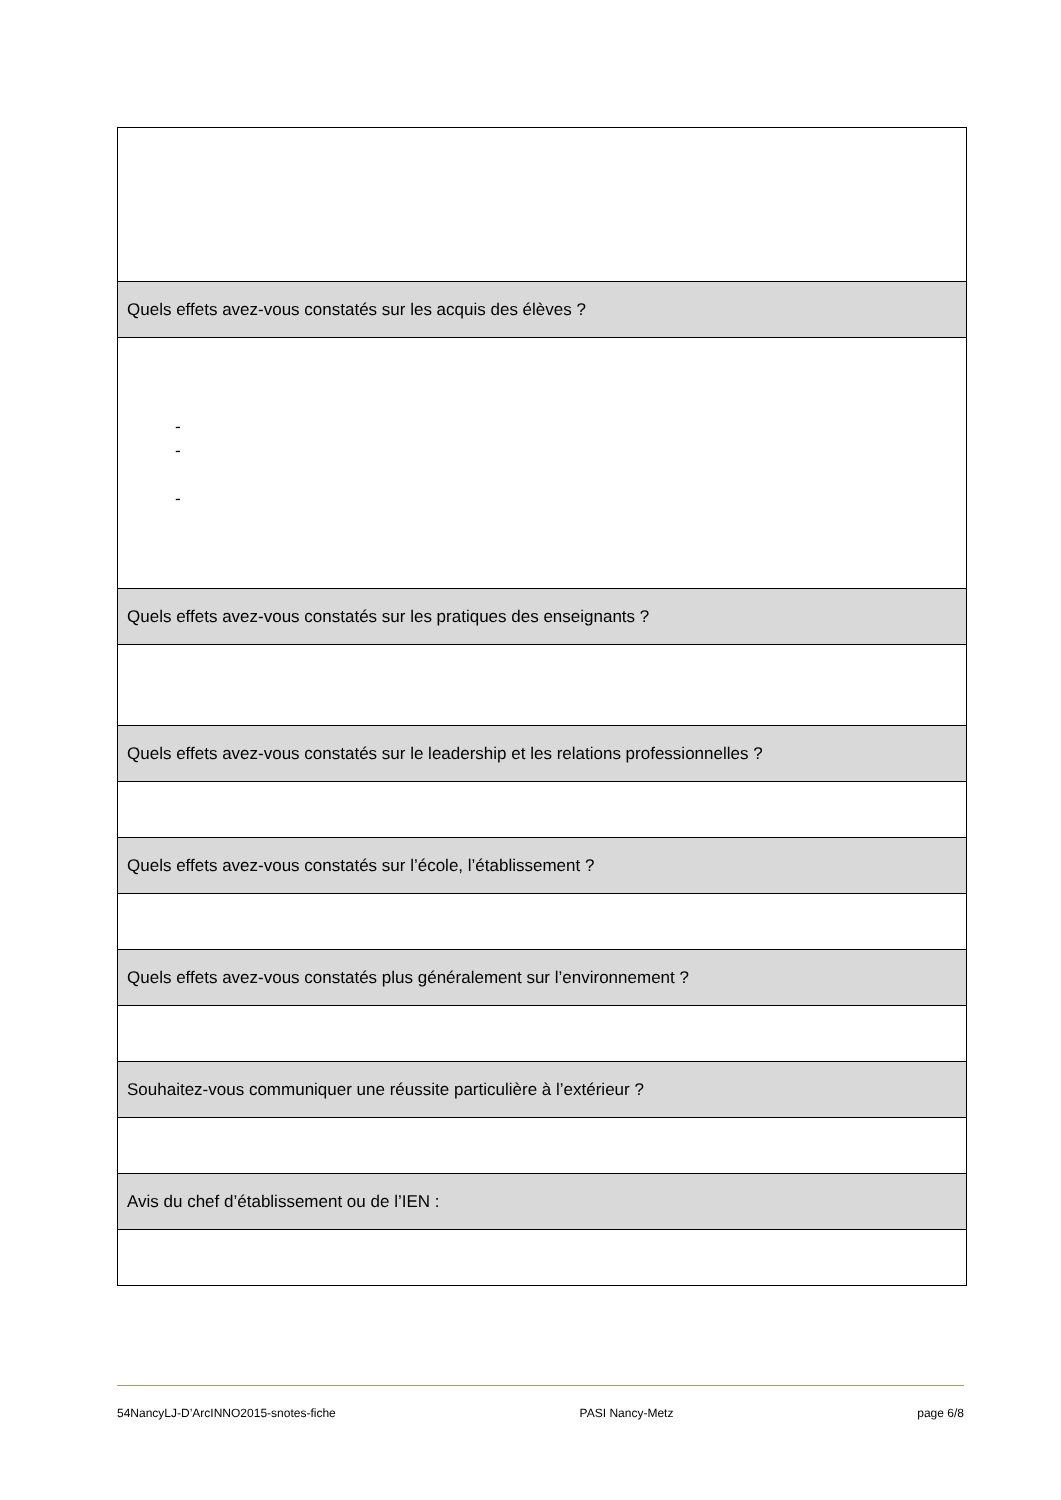| Quels effets avez-vous constatés sur les acquis des élèves ? |
| - - - |
| Quels effets avez-vous constatés sur les pratiques des enseignants ? |
| Quels effets avez-vous constatés sur le leadership et les relations professionnelles ? |
| Quels effets avez-vous constatés sur l’école, l’établissement ? |
| Quels effets avez-vous constatés plus généralement sur l’environnement ? |
| Souhaitez-vous communiquer une réussite particulière à l’extérieur ? |
| Avis du chef d’établissement ou de l’IEN : |
54NancyLJ-D’ArcINNO2015-snotes-fiche PASI Nancy-Metz page 6/8